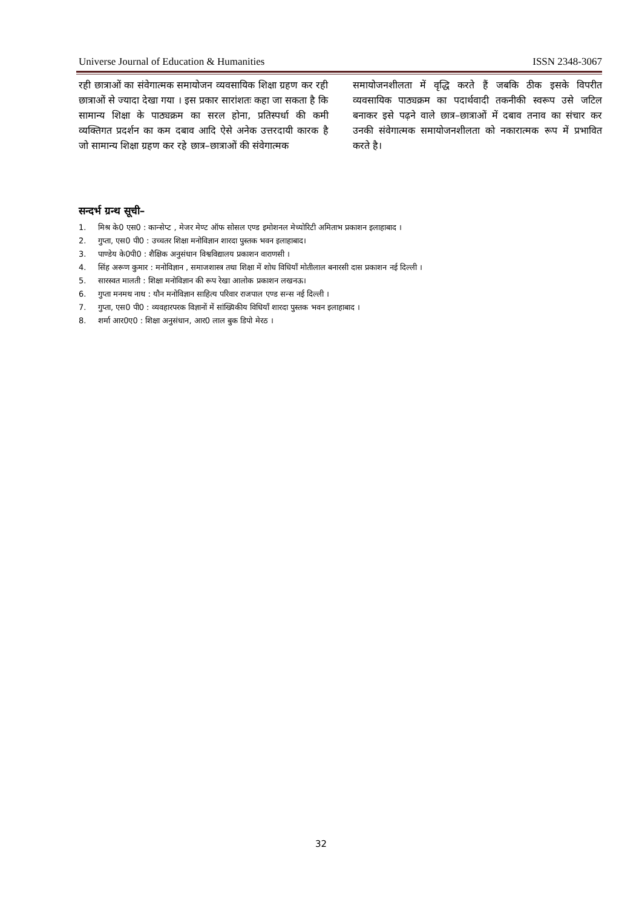Universe Journal of Education & Humanities ISSN 2348-3067
रही छात्राओं का संवेगात्मक समायोजन व्यवसायिक शिक्षा ग्रहण कर रही छात्राओं से ज्यादा देखा गया । इस प्रकार सारांशतः कहा जा सकता है कि सामान्य शिक्षा के पाठ्यक्रम का सरल होना, प्रतिस्पर्धा की कमी व्यक्तिगत प्रदर्शन का कम दबाव आदि ऐसे अनेक उत्तरदायी कारक है जो सामान्य शिक्षा ग्रहण कर रहे छात्र–छात्राओं की संवेगात्मक
समायोजनशीलता में वृद्धि करते हैं जबकि ठीक इसके विपरीत व्यवसायिक पाठ्यक्रम का पदार्थवादी तकनीकी स्वरूप उसे जटिल बनाकर इसे पढ़ने वाले छात्र–छात्राओं में दबाव तनाव का संचार कर उनकी संवेगात्मक समायोजनशीलता को नकारात्मक रूप में प्रभावित करते है।
सन्दर्भ ग्रन्थ सूची–
1. मिश्र के0 एस0 : कान्सेप्ट , मेजर मेण्ट ऑफ सोसल एण्ड इमोशनल मेच्योरिटी अमिताभ प्रकाशन इलाहाबाद ।
2. गुप्ता, एस0 पी0 : उच्चतर शिक्षा मनोविज्ञान शारदा पुस्तक भवन इलाहाबाद।
3. पाण्डेय के0पी0 : शैक्षिक अनुसंधान विश्वविद्यालय प्रकाशन वाराणसी ।
4. सिंह अरूण कुमार : मनोविज्ञान , समाजशास्त्र तथा शिक्षा में शोध विधियाँ मोतीलाल बनारसी दास प्रकाशन नई दिल्ली ।
5. सारस्वत मालती : शिक्षा मनोविज्ञान की रूप रेखा आलोक प्रकाशन लखनऊ।
6. गुप्ता मनमथ नाथ : यौन मनोविज्ञान साहित्य परिवार राजपाल एण्ड सन्स नई दिल्ली ।
7. गुप्ता, एस0 पी0 : व्यवहारपरक विज्ञानों में सांख्यिकीय विधियाँ शारदा पुस्तक भवन इलाहाबाद ।
8. शर्मा आर0ए0 : शिक्षा अनुसंधान, आर0 लाल बुक डिपो मेरठ ।
32